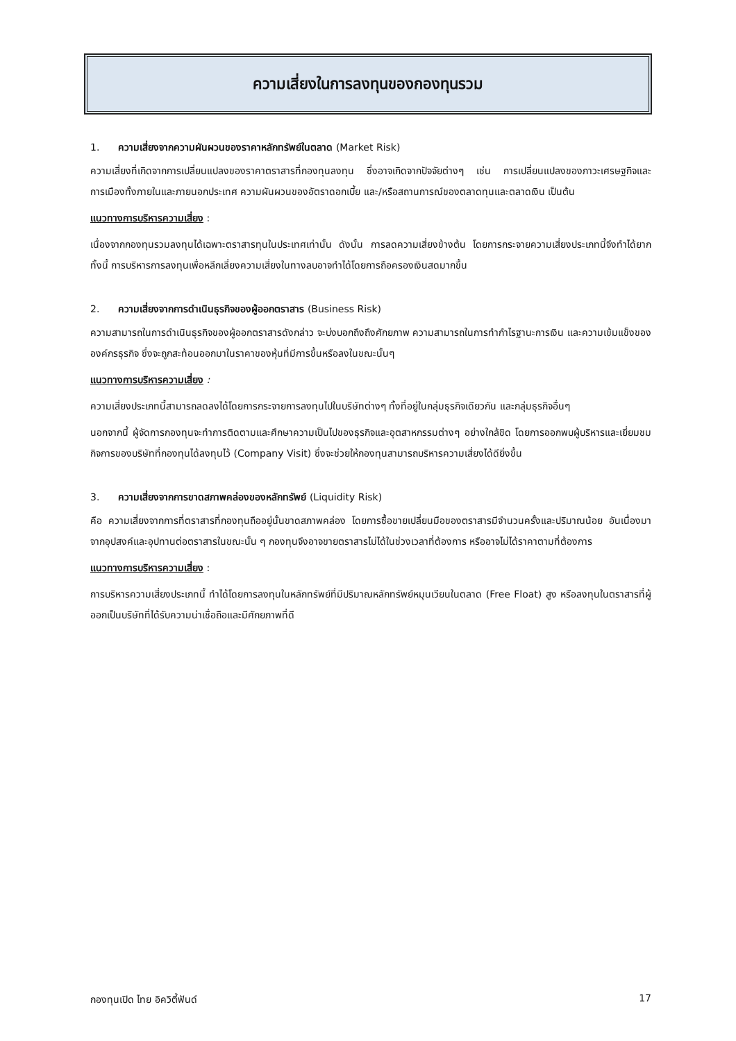ความเสี่ยงในการลงทุนของกองทุนรวม
1. ความเสี่ยงจากความผันผวนของราคาหลักทรัพย์ในตลาด (Market Risk)
ความเสี่ยงที่เกิดจากการเปลี่ยนแปลงของราคาตราสารที่กองทุนลงทุน ซึ่งอาจเกิดจากปัจจัยต่างๆ เช่น การเปลี่ยนแปลงของภาวะเศรษฐกิจและการเมืองทั้งภายในและภายนอกประเทศ ความผันผวนของอัตราดอกเบี้ย และ/หรือสถานการณ์ของตลาดทุนและตลาดเงิน เป็นต้น
แนวทางการบริหารความเสี่ยง :
เนื่องจากกองทุนรวมลงทุนได้เฉพาะตราสารทุนในประเทศเท่านั้น ดังนั้น การลดความเสี่ยงข้างต้น โดยการกระจายความเสี่ยงประเภทนี้จึงทำได้ยาก ทั้งนี้ การบริหารการลงทุนเพื่อหลีกเลี่ยงความเสี่ยงในทางลบอาจทำได้โดยการถือครองเงินสดมากขึ้น
2. ความเสี่ยงจากการดำเนินธุรกิจของผู้ออกตราสาร (Business Risk)
ความสามารถในการดำเนินธุรกิจของผู้ออกตราสารดังกล่าว จะบ่งบอกถึงถึงศักยภาพ ความสามารถในการทำกำไรฐานะการเงิน และความเข้มแข็งขององค์กรธุรกิจ ซึ่งจะถูกสะท้อนออกมาในราคาของหุ้นที่มีการขึ้นหรือลงในขณะนั้นๆ
แนวทางการบริหารความเสี่ยง :
ความเสี่ยงประเภทนี้สามารถลดลงได้โดยการกระจายการลงทุนไปในบริษัทต่างๆ ทั้งที่อยู่ในกลุ่มธุรกิจเดียวกัน และกลุ่มธุรกิจอื่นๆ
นอกจากนี้ ผู้จัดการกองทุนจะทำการติดตามและศึกษาความเป็นไปของธุรกิจและอุตสาหกรรมต่างๆ อย่างใกล้ชิด โดยการออกพบผู้บริหารและเยี่ยมชมกิจการของบริษัทที่กองทุนได้ลงทุนไว้ (Company Visit) ซึ่งจะช่วยให้กองทุนสามารถบริหารความเสี่ยงได้ดียิ่งขึ้น
3. ความเสี่ยงจากการขาดสภาพคล่องของหลักทรัพย์ (Liquidity Risk)
คือ ความเสี่ยงจากการที่ตราสารที่กองทุนถืออยู่นั้นขาดสภาพคล่อง โดยการซื้อขายเปลี่ยนมือของตราสารมีจำนวนครั้งและปริมาณน้อย อันเนื่องมาจากอุปสงค์และอุปทานต่อตราสารในขณะนั้น ๆ กองทุนจึงอาจขายตราสารไม่ได้ในช่วงเวลาที่ต้องการ หรืออาจไม่ได้ราคาตามที่ต้องการ
แนวทางการบริหารความเสี่ยง :
การบริหารความเสี่ยงประเภทนี้ ทำได้โดยการลงทุนในหลักทรัพย์ที่มีปริมาณหลักทรัพย์หมุนเวียนในตลาด (Free Float) สูง หรือลงทุนในตราสารที่ผู้ออกเป็นบริษัทที่ได้รับความน่าเชื่อถือและมีศักยภาพที่ดี
กองทุนเปิด ไทย อิควิตี้ฟันด์ 17